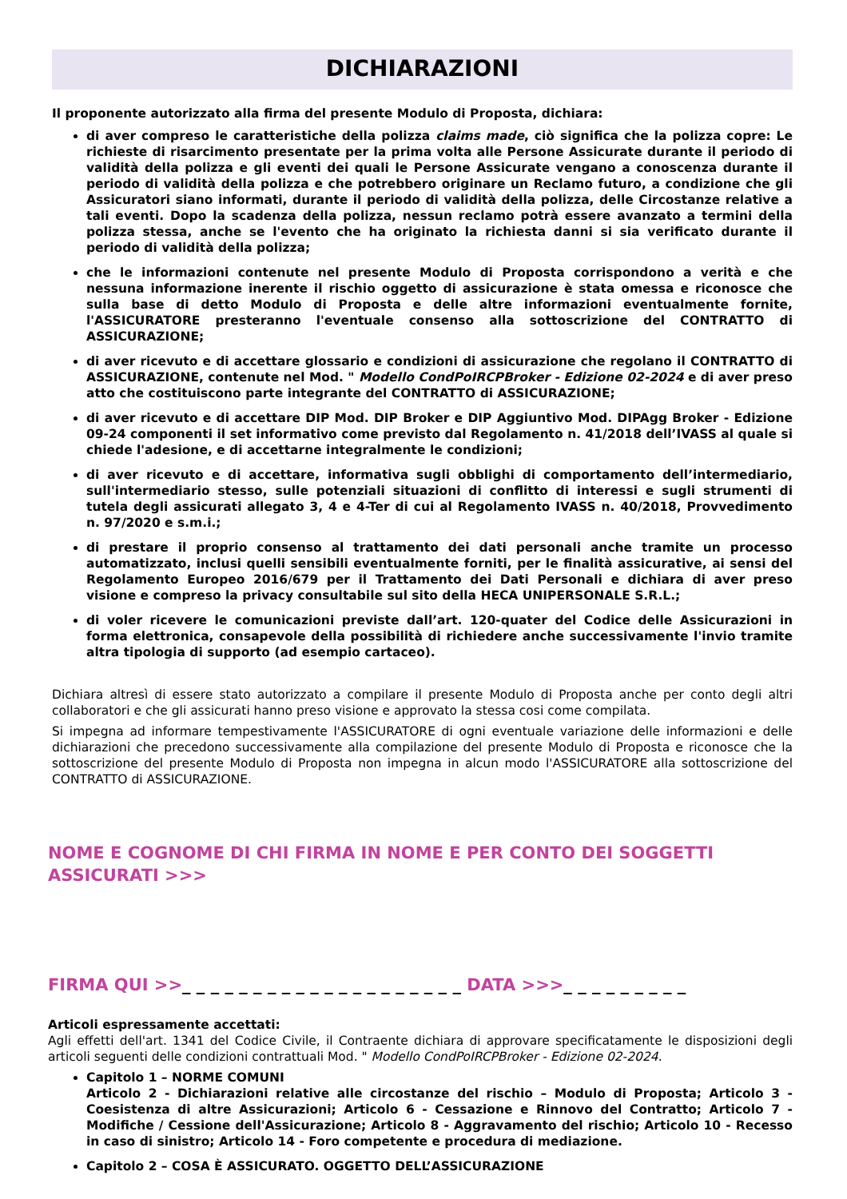DICHIARAZIONI
Il proponente autorizzato alla firma del presente Modulo di Proposta, dichiara:
di aver compreso le caratteristiche della polizza claims made, ciò significa che la polizza copre: Le richieste di risarcimento presentate per la prima volta alle Persone Assicurate durante il periodo di validità della polizza e gli eventi dei quali le Persone Assicurate vengano a conoscenza durante il periodo di validità della polizza e che potrebbero originare un Reclamo futuro, a condizione che gli Assicuratori siano informati, durante il periodo di validità della polizza, delle Circostanze relative a tali eventi. Dopo la scadenza della polizza, nessun reclamo potrà essere avanzato a termini della polizza stessa, anche se l'evento che ha originato la richiesta danni si sia verificato durante il periodo di validità della polizza;
che le informazioni contenute nel presente Modulo di Proposta corrispondono a verità e che nessuna informazione inerente il rischio oggetto di assicurazione è stata omessa e riconosce che sulla base di detto Modulo di Proposta e delle altre informazioni eventualmente fornite, l'ASSICURATORE presteranno l'eventuale consenso alla sottoscrizione del CONTRATTO di ASSICURAZIONE;
di aver ricevuto e di accettare glossario e condizioni di assicurazione che regolano il CONTRATTO di ASSICURAZIONE, contenute nel Mod. " Modello CondPoIRCPBroker - Edizione 02-2024 e di aver preso atto che costituiscono parte integrante del CONTRATTO di ASSICURAZIONE;
di aver ricevuto e di accettare DIP Mod. DIP Broker e DIP Aggiuntivo Mod. DIPAgg Broker - Edizione 09-24 componenti il set informativo come previsto dal Regolamento n. 41/2018 dell’IVASS al quale si chiede l'adesione, e di accettarne integralmente le condizioni;
di aver ricevuto e di accettare, informativa sugli obblighi di comportamento dell’intermediario, sull'intermediario stesso, sulle potenziali situazioni di conflitto di interessi e sugli strumenti di tutela degli assicurati allegato 3, 4 e 4-Ter di cui al Regolamento IVASS n. 40/2018, Provvedimento n. 97/2020 e s.m.i.;
di prestare il proprio consenso al trattamento dei dati personali anche tramite un processo automatizzato, inclusi quelli sensibili eventualmente forniti, per le finalità assicurative, ai sensi del Regolamento Europeo 2016/679 per il Trattamento dei Dati Personali e dichiara di aver preso visione e compreso la privacy consultabile sul sito della HECA UNIPERSONALE S.R.L.;
di voler ricevere le comunicazioni previste dall’art. 120-quater del Codice delle Assicurazioni in forma elettronica, consapevole della possibilità di richiedere anche successivamente l'invio tramite altra tipologia di supporto (ad esempio cartaceo).
Dichiara altresì di essere stato autorizzato a compilare il presente Modulo di Proposta anche per conto degli altri collaboratori e che gli assicurati hanno preso visione e approvato la stessa cosi come compilata.
Si impegna ad informare tempestivamente l'ASSICURATORE di ogni eventuale variazione delle informazioni e delle dichiarazioni che precedono successivamente alla compilazione del presente Modulo di Proposta e riconosce che la sottoscrizione del presente Modulo di Proposta non impegna in alcun modo l'ASSICURATORE alla sottoscrizione del CONTRATTO di ASSICURAZIONE.
NOME E COGNOME DI CHI FIRMA IN NOME E PER CONTO DEI SOGGETTI ASSICURATI >>>
_ _ _ _ _ _ _ _ _ _ _ _ _ _ _ _ _ _ _ _ _ _ _ _ _ _ _ _ _ _ _ _ _ _ _ _ _ _ _ _ _ _ _
FIRMA QUI >>_ _ _ _ _ _ _ _ _ _ _ _ _ _ _ _ _ _ _ _ DATA >>>_ _ _ _ _ _ _ _ _
Articoli espressamente accettati:
Agli effetti dell'art. 1341 del Codice Civile, il Contraente dichiara di approvare specificatamente le disposizioni degli articoli seguenti delle condizioni contrattuali Mod. " Modello CondPoIRCPBroker - Edizione 02-2024.
Capitolo 1 – NORME COMUNI
Articolo 2 - Dichiarazioni relative alle circostanze del rischio – Modulo di Proposta; Articolo 3 - Coesistenza di altre Assicurazioni; Articolo 6 - Cessazione e Rinnovo del Contratto; Articolo 7 - Modifiche / Cessione dell'Assicurazione; Articolo 8 - Aggravamento del rischio; Articolo 10 - Recesso in caso di sinistro; Articolo 14 - Foro competente e procedura di mediazione.
Capitolo 2 – COSA È ASSICURATO. OGGETTO DELL’ASSICURAZIONE